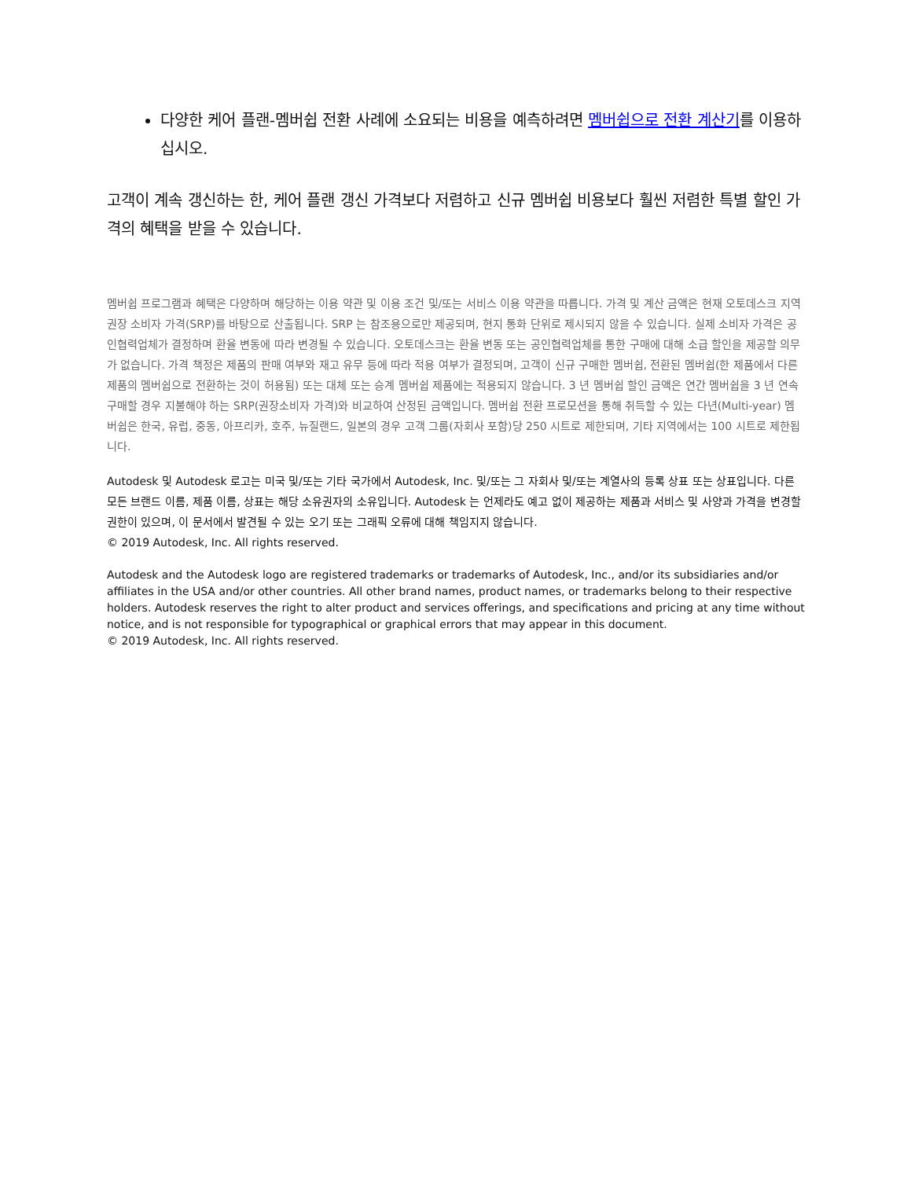다양한 케어 플랜-멤버쉽 전환 사례에 소요되는 비용을 예측하려면 멤버쉽으로 전환 계산기를 이용하십시오.
고객이 계속 갱신하는 한, 케어 플랜 갱신 가격보다 저렴하고 신규 멤버쉽 비용보다 훨씬 저렴한 특별 할인 가격의 혜택을 받을 수 있습니다.
멤버쉽 프로그램과 혜택은 다양하며 해당하는 이용 약관 및 이용 조건 및/또는 서비스 이용 약관을 따릅니다. 가격 및 계산 금액은 현재 오토데스크 지역 권장 소비자 가격(SRP)를 바탕으로 산출됩니다. SRP 는 참조용으로만 제공되며, 현지 통화 단위로 제시되지 않을 수 있습니다. 실제 소비자 가격은 공인협력업체가 결정하며 환율 변동에 따라 변경될 수 있습니다. 오토데스크는 환율 변동 또는 공인협력업체를 통한 구매에 대해 소급 할인을 제공할 의무가 없습니다. 가격 책정은 제품의 판매 여부와 재고 유무 등에 따라 적용 여부가 결정되며, 고객이 신규 구매한 멤버쉽, 전환된 멤버쉽(한 제품에서 다른 제품의 멤버쉽으로 전환하는 것이 허용됨) 또는 대체 또는 승계 멤버쉽 제품에는 적용되지 않습니다. 3 년 멤버쉽 할인 금액은 연간 멤버쉽을 3 년 연속 구매할 경우 지불해야 하는 SRP(권장소비자 가격)와 비교하여 산정된 금액입니다. 멤버쉽 전환 프로모션을 통해 취득할 수 있는 다년(Multi-year) 멤버쉽은 한국, 유럽, 중동, 아프리카, 호주, 뉴질랜드, 일본의 경우 고객 그룹(자회사 포함)당 250 시트로 제한되며, 기타 지역에서는 100 시트로 제한됩니다.
Autodesk 및 Autodesk 로고는 미국 및/또는 기타 국가에서 Autodesk, Inc. 및/또는 그 자회사 및/또는 계열사의 등록 상표 또는 상표입니다. 다른 모든 브랜드 이름, 제품 이름, 상표는 해당 소유권자의 소유입니다. Autodesk 는 언제라도 예고 없이 제공하는 제품과 서비스 및 사양과 가격을 변경할 권한이 있으며, 이 문서에서 발견될 수 있는 오기 또는 그래픽 오류에 대해 책임지지 않습니다.
© 2019 Autodesk, Inc. All rights reserved.
Autodesk and the Autodesk logo are registered trademarks or trademarks of Autodesk, Inc., and/or its subsidiaries and/or affiliates in the USA and/or other countries. All other brand names, product names, or trademarks belong to their respective holders. Autodesk reserves the right to alter product and services offerings, and specifications and pricing at any time without notice, and is not responsible for typographical or graphical errors that may appear in this document.
© 2019 Autodesk, Inc. All rights reserved.